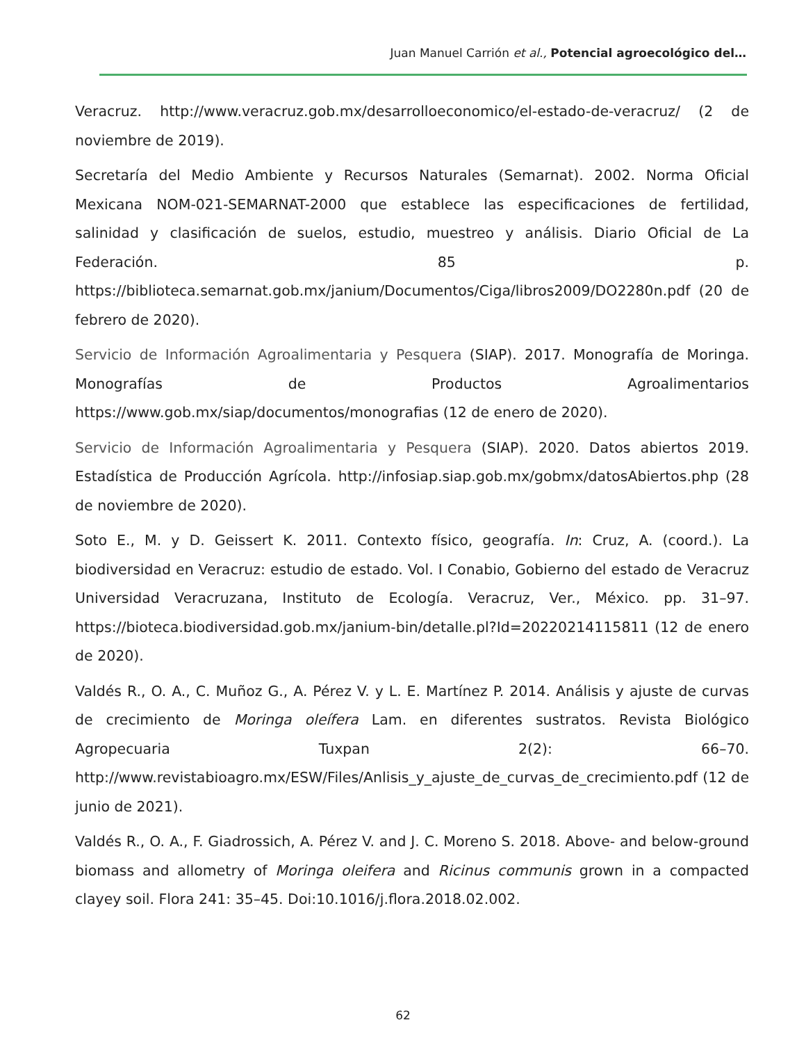Juan Manuel Carrión et al., Potencial agroecológico del…
Veracruz. http://www.veracruz.gob.mx/desarrolloeconomico/el-estado-de-veracruz/ (2 de noviembre de 2019).
Secretaría del Medio Ambiente y Recursos Naturales (Semarnat). 2002. Norma Oficial Mexicana NOM-021-SEMARNAT-2000 que establece las especificaciones de fertilidad, salinidad y clasificación de suelos, estudio, muestreo y análisis. Diario Oficial de La Federación. 85 p. https://biblioteca.semarnat.gob.mx/janium/Documentos/Ciga/libros2009/DO2280n.pdf (20 de febrero de 2020).
Servicio de Información Agroalimentaria y Pesquera (SIAP). 2017. Monografía de Moringa. Monografías de Productos Agroalimentarios https://www.gob.mx/siap/documentos/monografias (12 de enero de 2020).
Servicio de Información Agroalimentaria y Pesquera (SIAP). 2020. Datos abiertos 2019. Estadística de Producción Agrícola. http://infosiap.siap.gob.mx/gobmx/datosAbiertos.php (28 de noviembre de 2020).
Soto E., M. y D. Geissert K. 2011. Contexto físico, geografía. In: Cruz, A. (coord.). La biodiversidad en Veracruz: estudio de estado. Vol. I Conabio, Gobierno del estado de Veracruz Universidad Veracruzana, Instituto de Ecología. Veracruz, Ver., México. pp. 31–97. https://bioteca.biodiversidad.gob.mx/janium-bin/detalle.pl?Id=20220214115811 (12 de enero de 2020).
Valdés R., O. A., C. Muñoz G., A. Pérez V. y L. E. Martínez P. 2014. Análisis y ajuste de curvas de crecimiento de Moringa oleífera Lam. en diferentes sustratos. Revista Biológico Agropecuaria Tuxpan 2(2): 66–70. http://www.revistabioagro.mx/ESW/Files/Anlisis_y_ajuste_de_curvas_de_crecimiento.pdf (12 de junio de 2021).
Valdés R., O. A., F. Giadrossich, A. Pérez V. and J. C. Moreno S. 2018. Above- and below-ground biomass and allometry of Moringa oleifera and Ricinus communis grown in a compacted clayey soil. Flora 241: 35–45. Doi:10.1016/j.flora.2018.02.002.
62